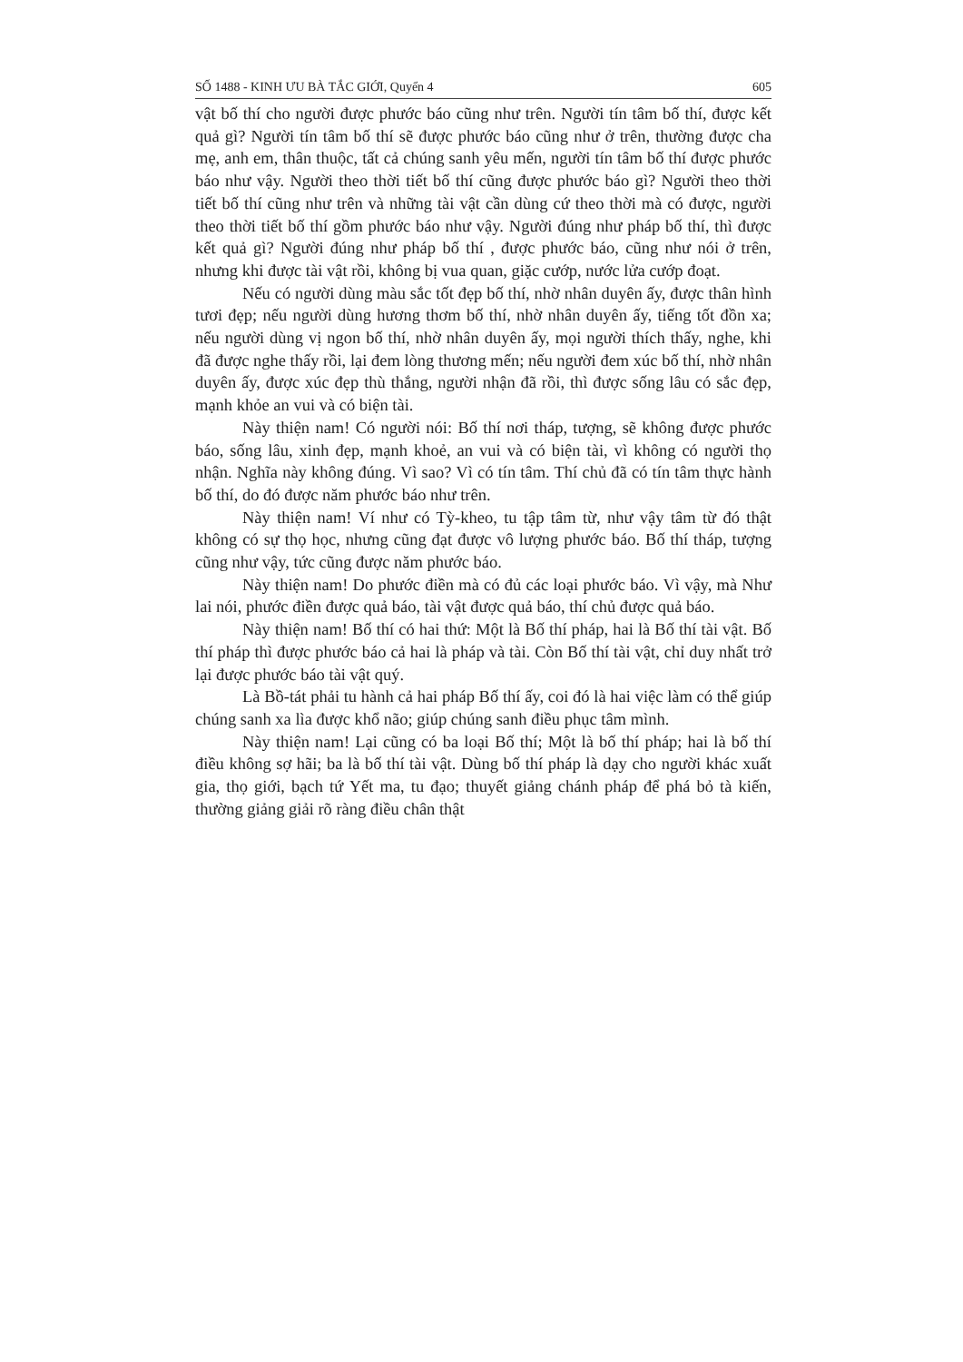SỐ 1488 - KINH ƯU BÀ TẮC GIỚI, Quyển 4 605
vật bố thí cho người được phước báo cũng như trên. Người tín tâm bố thí, được kết quả gì? Người tín tâm bố thí sẽ được phước báo cũng như ở trên, thường được cha mẹ, anh em, thân thuộc, tất cả chúng sanh yêu mến, người tín tâm bố thí được phước báo như vậy. Người theo thời tiết bố thí cũng được phước báo gì? Người theo thời tiết bố thí cũng như trên và những tài vật cần dùng cứ theo thời mà có được, người theo thời tiết bố thí gồm phước báo như vậy. Người đúng như pháp bố thí, thì được kết quả gì? Người đúng như pháp bố thí , được phước báo, cũng như nói ở trên, nhưng khi được tài vật rồi, không bị vua quan, giặc cướp, nước lửa cướp đoạt.
Nếu có người dùng màu sắc tốt đẹp bố thí, nhờ nhân duyên ấy, được thân hình tươi đẹp; nếu người dùng hương thơm bố thí, nhờ nhân duyên ấy, tiếng tốt đồn xa; nếu người dùng vị ngon bố thí, nhờ nhân duyên ấy, mọi người thích thấy, nghe, khi đã được nghe thấy rồi, lại đem lòng thương mến; nếu người đem xúc bố thí, nhờ nhân duyên ấy, được xúc đẹp thù thắng, người nhận đã rồi, thì được sống lâu có sắc đẹp, mạnh khỏe an vui và có biện tài.
Này thiện nam! Có người nói: Bố thí nơi tháp, tượng, sẽ không được phước báo, sống lâu, xinh đẹp, mạnh khoẻ, an vui và có biện tài, vì không có người thọ nhận. Nghĩa này không đúng. Vì sao? Vì có tín tâm. Thí chủ đã có tín tâm thực hành bố thí, do đó được năm phước báo như trên.
Này thiện nam! Ví như có Tỳ-kheo, tu tập tâm từ, như vậy tâm từ đó thật không có sự thọ học, nhưng cũng đạt được vô lượng phước báo. Bố thí tháp, tượng cũng như vậy, tức cũng được năm phước báo.
Này thiện nam! Do phước điền mà có đủ các loại phước báo. Vì vậy, mà Như lai nói, phước điền được quả báo, tài vật được quả báo, thí chủ được quả báo.
Này thiện nam! Bố thí có hai thứ: Một là Bố thí pháp, hai là Bố thí tài vật. Bố thí pháp thì được phước báo cả hai là pháp và tài. Còn Bố thí tài vật, chỉ duy nhất trở lại được phước báo tài vật quý.
Là Bồ-tát phải tu hành cả hai pháp Bố thí ấy, coi đó là hai việc làm có thể giúp chúng sanh xa lìa được khổ não; giúp chúng sanh điều phục tâm mình.
Này thiện nam! Lại cũng có ba loại Bố thí; Một là bố thí pháp; hai là bố thí điều không sợ hãi; ba là bố thí tài vật. Dùng bố thí pháp là dạy cho người khác xuất gia, thọ giới, bạch tứ Yết ma, tu đạo; thuyết giảng chánh pháp để phá bỏ tà kiến, thường giảng giải rõ ràng điều chân thật